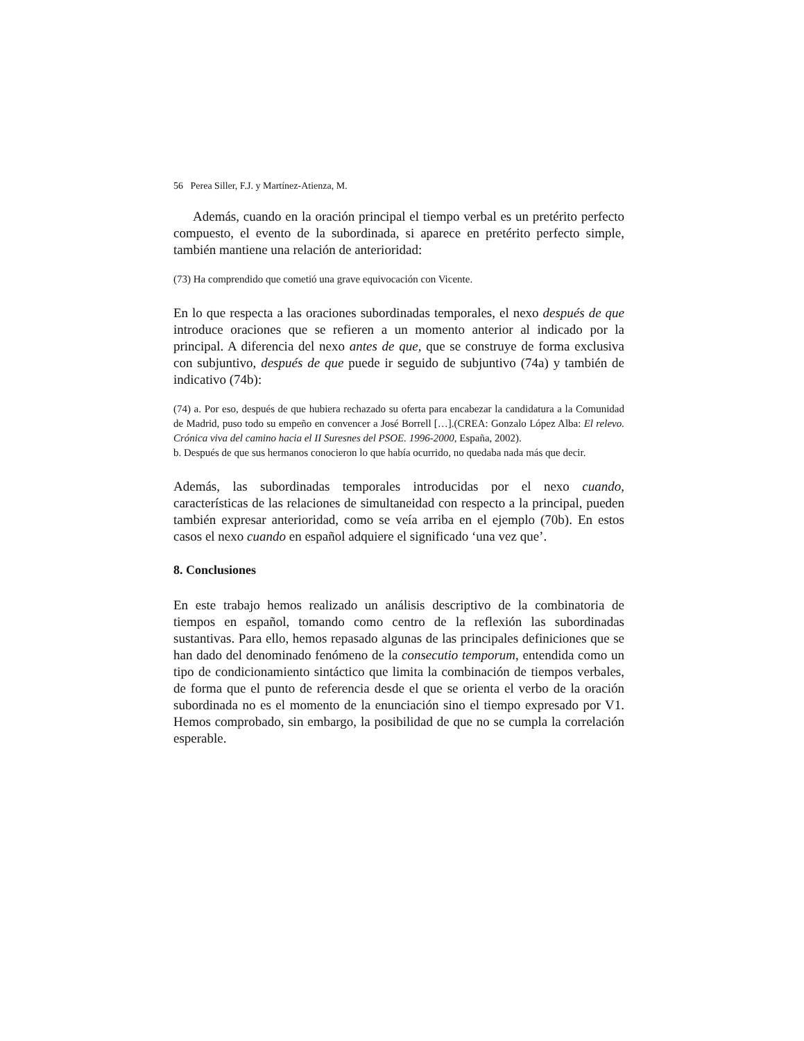56 Perea Siller, F.J. y Martínez-Atienza, M.
Además, cuando en la oración principal el tiempo verbal es un pretérito perfecto compuesto, el evento de la subordinada, si aparece en pretérito perfecto simple, también mantiene una relación de anterioridad:
(73) Ha comprendido que cometió una grave equivocación con Vicente.
En lo que respecta a las oraciones subordinadas temporales, el nexo después de que introduce oraciones que se refieren a un momento anterior al indicado por la principal. A diferencia del nexo antes de que, que se construye de forma exclusiva con subjuntivo, después de que puede ir seguido de subjuntivo (74a) y también de indicativo (74b):
(74) a. Por eso, después de que hubiera rechazado su oferta para encabezar la candidatura a la Comunidad de Madrid, puso todo su empeño en convencer a José Borrell […].(CREA: Gonzalo López Alba: El relevo. Crónica viva del camino hacia el II Suresnes del PSOE. 1996-2000, España, 2002).
b. Después de que sus hermanos conocieron lo que había ocurrido, no quedaba nada más que decir.
Además, las subordinadas temporales introducidas por el nexo cuando, características de las relaciones de simultaneidad con respecto a la principal, pueden también expresar anterioridad, como se veía arriba en el ejemplo (70b). En estos casos el nexo cuando en español adquiere el significado ‘una vez que’.
8. Conclusiones
En este trabajo hemos realizado un análisis descriptivo de la combinatoria de tiempos en español, tomando como centro de la reflexión las subordinadas sustantivas. Para ello, hemos repasado algunas de las principales definiciones que se han dado del denominado fenómeno de la consecutio temporum, entendida como un tipo de condicionamiento sintáctico que limita la combinación de tiempos verbales, de forma que el punto de referencia desde el que se orienta el verbo de la oración subordinada no es el momento de la enunciación sino el tiempo expresado por V1. Hemos comprobado, sin embargo, la posibilidad de que no se cumpla la correlación esperable.